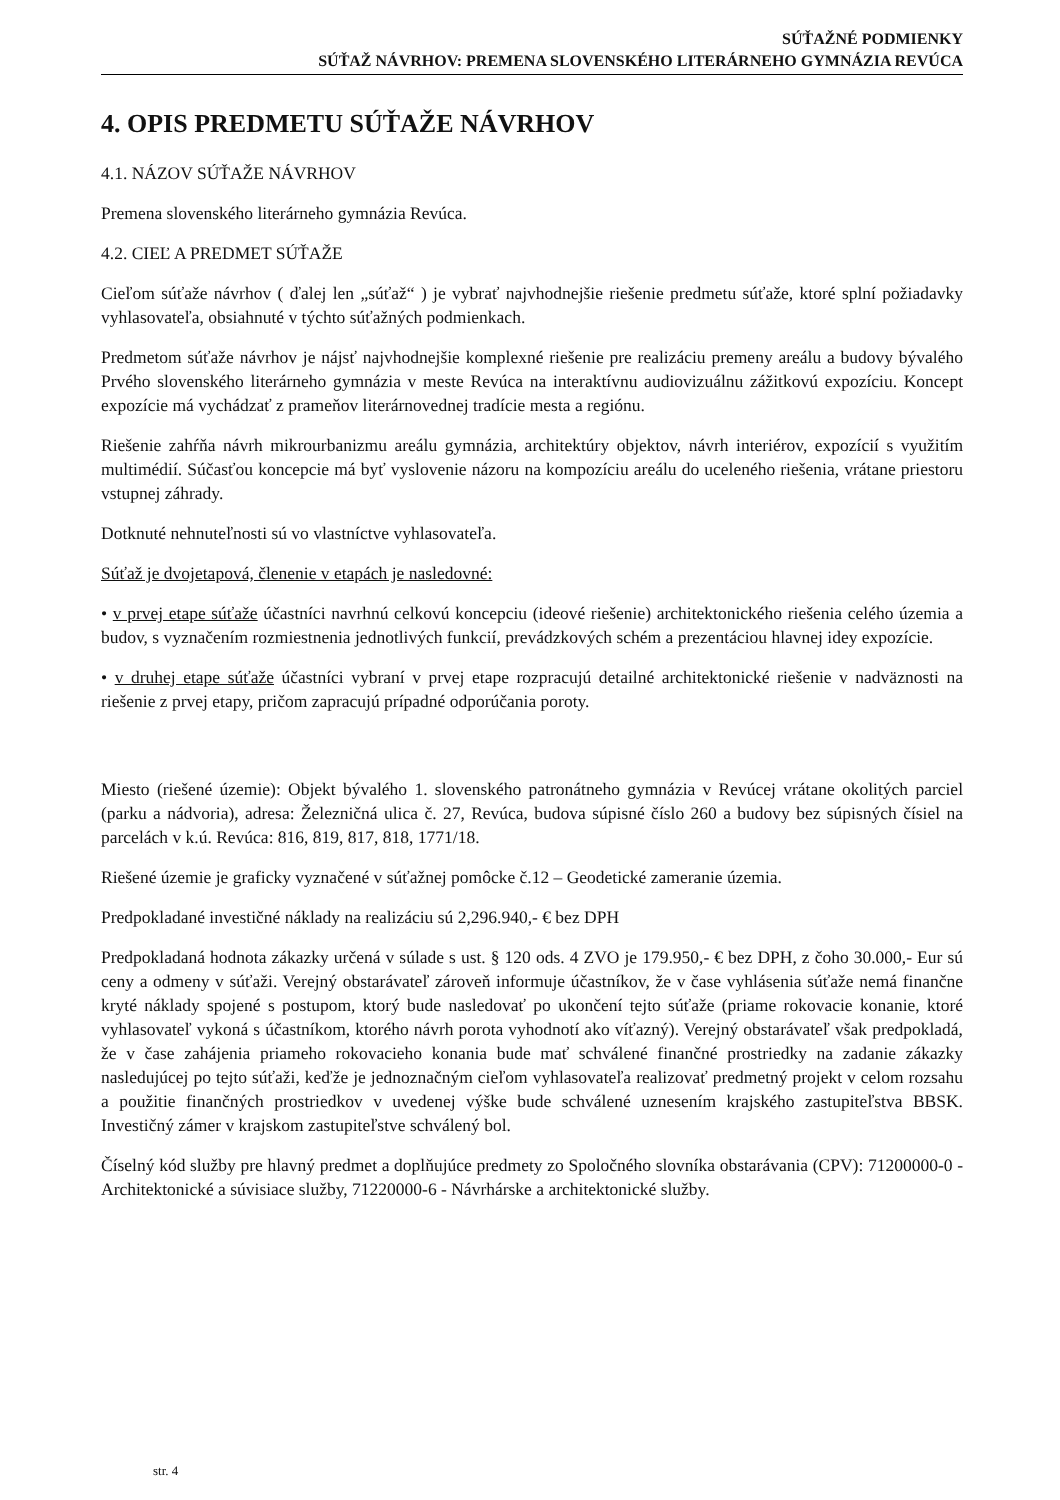SÚŤAŽNÉ PODMIENKY
SÚŤAŽ NÁVRHOV: PREMENA SLOVENSKÉHO LITERÁRNEHO GYMNÁZIA REVÚCA
4. OPIS PREDMETU SÚŤAŽE NÁVRHOV
4.1. NÁZOV SÚŤAŽE NÁVRHOV
Premena slovenského literárneho gymnázia Revúca.
4.2. CIEĽ A PREDMET SÚŤAŽE
Cieľom súťaže návrhov ( ďalej len „súťaž“ ) je vybrať najvhodnejšie riešenie predmetu súťaže, ktoré splní požiadavky vyhlasovateľa, obsiahnuté v týchto súťažných podmienkach.
Predmetom súťaže návrhov je nájsť najvhodnejšie komplexné riešenie pre realizáciu premeny areálu a budovy bývalého Prvého slovenského literárneho gymnázia v meste Revúca na interaktívnu audiovizuálnu zážitkovú expozíciu. Koncept expozície má vychádzať z prameňov literárnovednej tradície mesta a regiónu.
Riešenie zahŕňa návrh mikrourbanizmu areálu gymnázia, architektúry objektov, návrh interiérov, expozícií s využitím multimédií. Súčasťou koncepcie má byť vyslovenie názoru na kompozíciu areálu do uceleného riešenia, vrátane priestoru vstupnej záhrady.
Dotknuté nehnuteľnosti sú vo vlastníctve vyhlasovateľa.
Súťaž je dvojetapová, členenie v etapách je nasledovné:
• v prvej etape súťaže účastníci navrhnú celkovú koncepciu (ideové riešenie) architektonického riešenia celého územia a budov, s vyznačením rozmiestnenia jednotlivých funkcií, prevádzkových schém a prezentáciou hlavnej idey expozície.
• v druhej etape súťaže účastníci vybraní v prvej etape rozpracujú detailné architektonické riešenie v nadväznosti na riešenie z prvej etapy, pričom zapracujú prípadné odporúčania poroty.
Miesto (riešené územie): Objekt bývalého 1. slovenského patronátneho gymnázia v Revúcej vrátane okolitých parciel (parku a nádvoria), adresa: Železničná ulica č. 27, Revúca, budova súpisné číslo 260 a budovy bez súpisných čísiel na parcelách v k.ú. Revúca: 816, 819, 817, 818, 1771/18.
Riešené územie je graficky vyznačené v súťažnej pomôcke č.12 – Geodetické zameranie územia.
Predpokladané investičné náklady na realizáciu sú 2,296.940,- € bez DPH
Predpokladaná hodnota zákazky určená v súlade s ust. § 120 ods. 4 ZVO je 179.950,- € bez DPH, z čoho 30.000,- Eur sú ceny a odmeny v súťaži. Verejný obstarávateľ zároveň informuje účastníkov, že v čase vyhlásenia súťaže nemá finančne kryté náklady spojené s postupom, ktorý bude nasledovať po ukončení tejto súťaže (priame rokovacie konanie, ktoré vyhlasovateľ vykoná s účastníkom, ktorého návrh porota vyhodnotí ako víťazný). Verejný obstarávateľ však predpokladá, že v čase zahájenia priameho rokovacieho konania bude mať schválené finančné prostriedky na zadanie zákazky nasledujúcej po tejto súťaži, keďže je jednoznačným cieľom vyhlasovateľa realizovať predmetný projekt v celom rozsahu a použitie finančných prostriedkov v uvedenej výške bude schválené uznesením krajského zastupiteľstva BBSK. Investičný zámer v krajskom zastupiteľstve schválený bol.
Číselný kód služby pre hlavný predmet a doplňujúce predmety zo Spoločného slovníka obstarávania (CPV): 71200000-0 - Architektonické a súvisiace služby, 71220000-6 - Návrhárske a architektonické služby.
str. 4